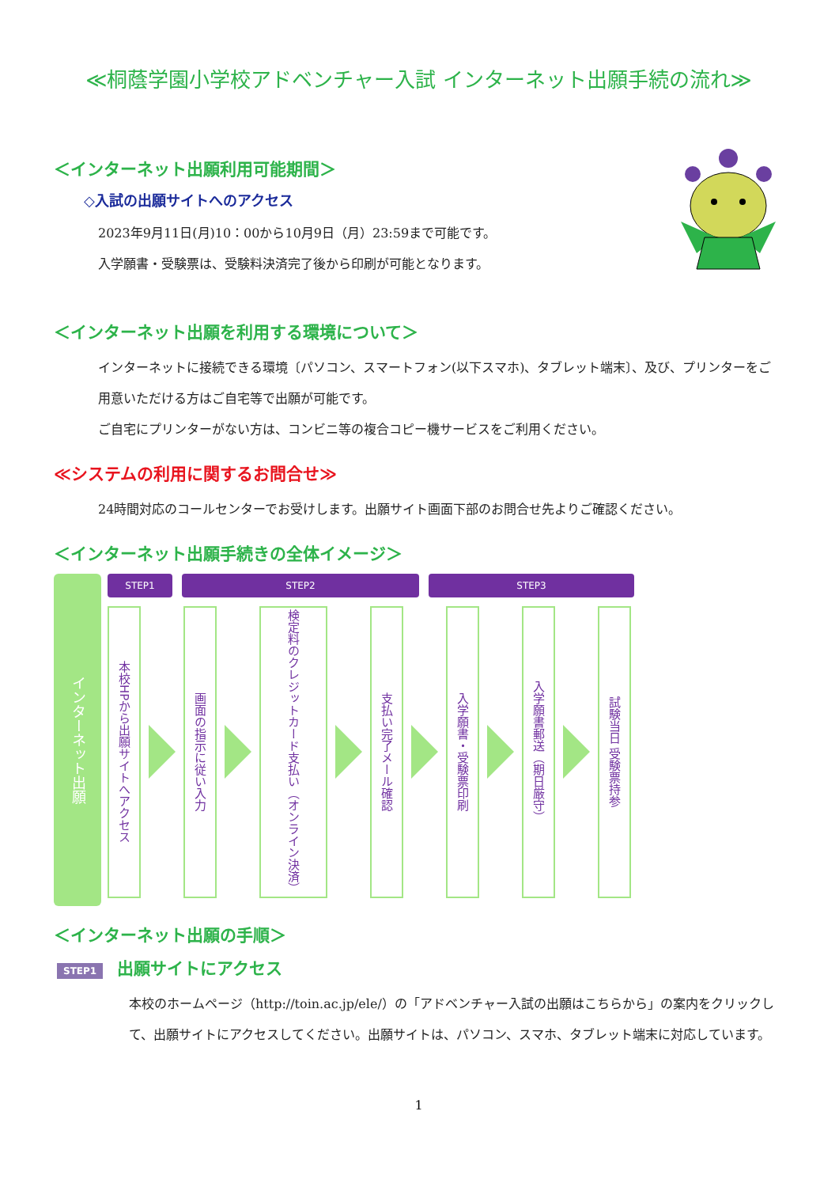≪桐蔭学園小学校アドベンチャー入試 インターネット出願手続の流れ≫
＜インターネット出願利用可能期間＞
◇入試の出願サイトへのアクセス
2023年9月11日(月)10：00から10月9日（月）23:59まで可能です。
入学願書・受験票は、受験料決済完了後から印刷が可能となります。
＜インターネット出願を利用する環境について＞
インターネットに接続できる環境〔パソコン、スマートフォン(以下スマホ)、タブレット端末〕、及び、プリンターをご用意いただける方はご自宅等で出願が可能です。
ご自宅にプリンターがない方は、コンビニ等の複合コピー機サービスをご利用ください。
≪システムの利用に関するお問合せ≫
24時間対応のコールセンターでお受けします。出願サイト画面下部のお問合せ先よりご確認ください。
＜インターネット出願手続きの全体イメージ＞
インターネット出願
STEP1 STEP2 STEP3
本校HPから出願サイトへアクセス
画面の指示に従い入力
検定料のクレジットカード支払い（オンライン決済）
支払い完了メール確認
入学願書・受験票印刷
入学願書郵送（期日厳守）
試験当日 受験票持参
＜インターネット出願の手順＞
STEP1 出願サイトにアクセス
本校のホームページ（http://toin.ac.jp/ele/）の「アドベンチャー入試の出願はこちらから」の案内をクリックして、出願サイトにアクセスしてください。出願サイトは、パソコン、スマホ、タブレット端末に対応しています。
1